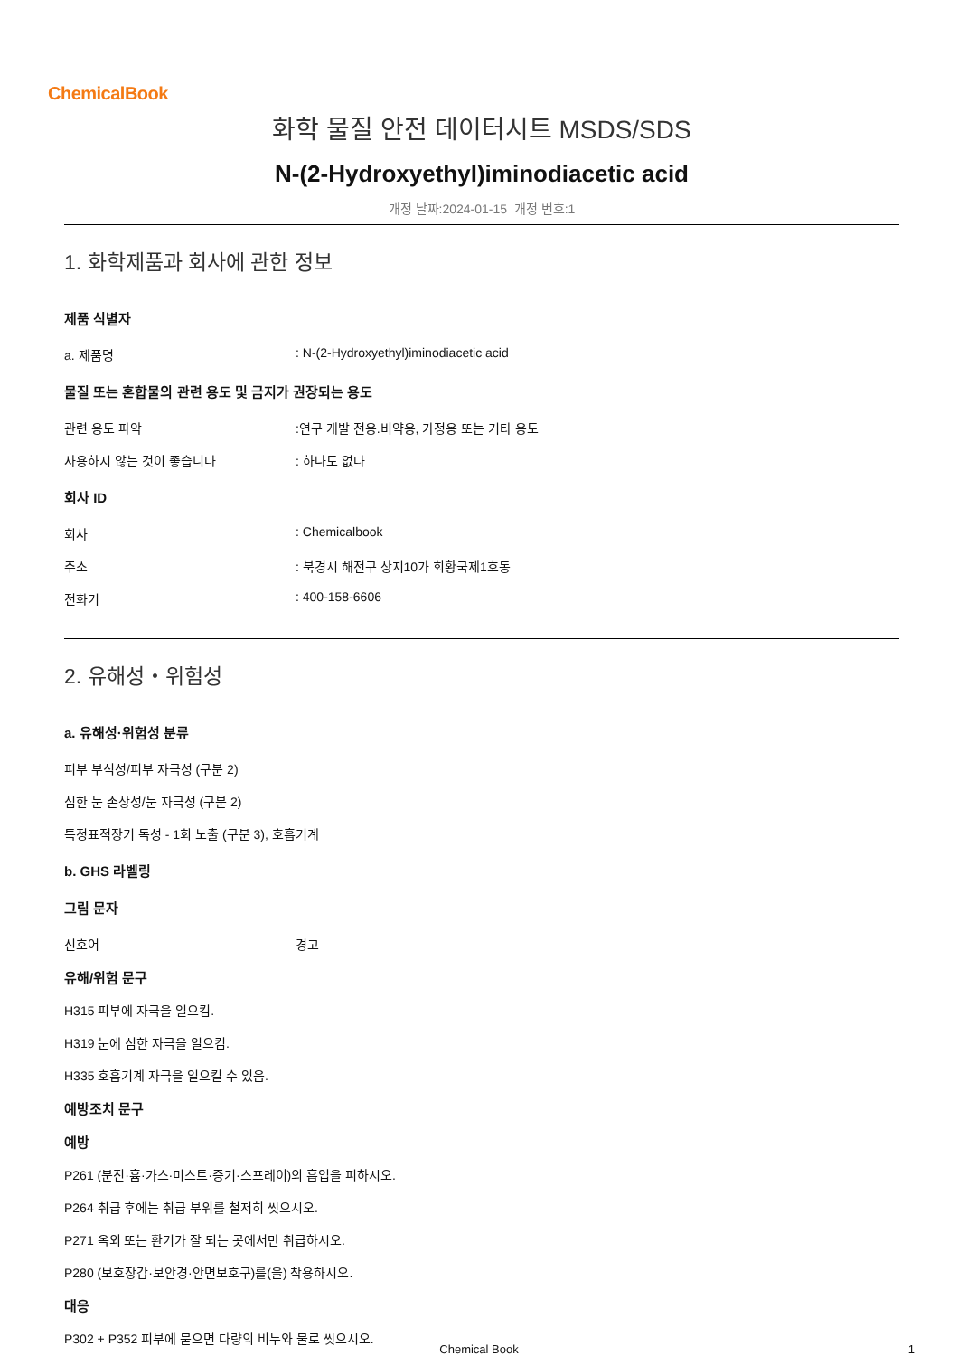ChemicalBook
화학 물질 안전 데이터시트 MSDS/SDS
N-(2-Hydroxyethyl)iminodiacetic acid
개정 날짜:2024-01-15 개정 번호:1
1. 화학제품과 회사에 관한 정보
제품 식별자
a. 제품명: N-(2-Hydroxyethyl)iminodiacetic acid
물질 또는 혼합물의 관련 용도 및 금지가 권장되는 용도
관련 용도 파악:연구 개발 전용.비약용, 가정용 또는 기타 용도
사용하지 않는 것이 좋습니다: 하나도 없다
회사 ID
회사: Chemicalbook
주소: 북경시 해전구 상지10가 회황국제1호동
전화기: 400-158-6606
2. 유해성・위험성
a. 유해성·위험성 분류
피부 부식성/피부 자극성 (구분 2)
심한 눈 손상성/눈 자극성 (구분 2)
특정표적장기 독성 - 1회 노출 (구분 3), 호흡기계
b. GHS 라벨링
그림 문자
신호어 경고
유해/위험 문구
H315 피부에 자극을 일으킴.
H319 눈에 심한 자극을 일으킴.
H335 호흡기계 자극을 일으킬 수 있음.
예방조치 문구
예방
P261 (분진·흄·가스·미스트·증기·스프레이)의 흡입을 피하시오.
P264 취급 후에는 취급 부위를 철저히 씻으시오.
P271 옥외 또는 환기가 잘 되는 곳에서만 취급하시오.
P280 (보호장갑·보안경·안면보호구)를(을) 착용하시오.
대응
P302 + P352 피부에 묻으면 다량의 비누와 물로 씻으시오.
Chemical Book
1